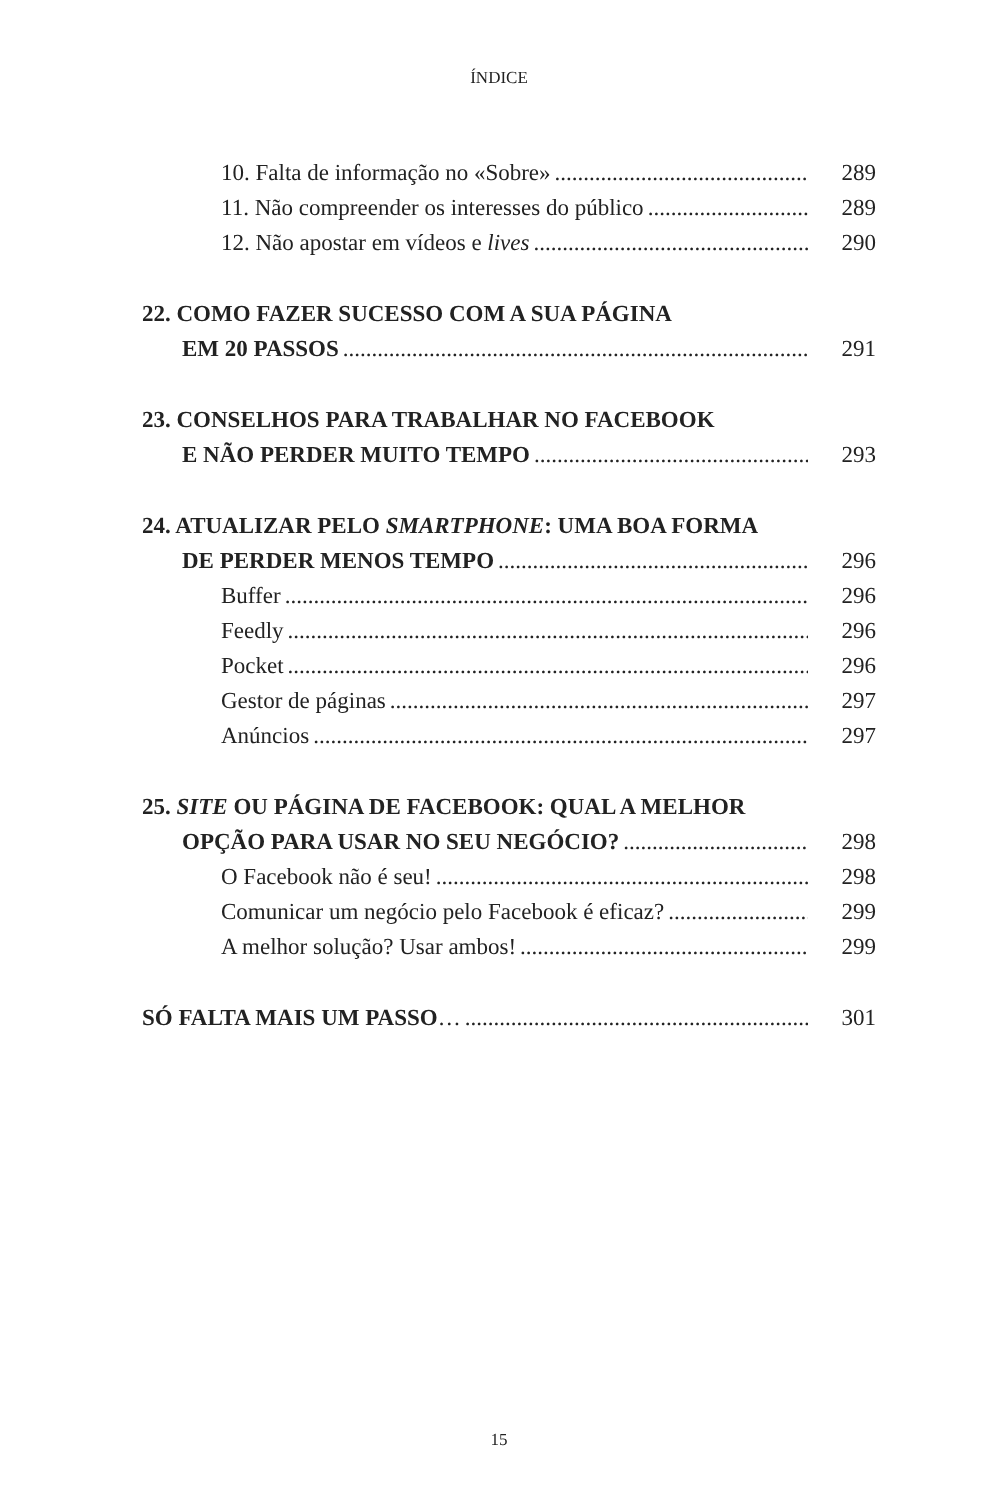ÍNDICE
10. Falta de informação no «Sobre» 289
11. Não compreender os interesses do público 289
12. Não apostar em vídeos e lives 290
22. COMO FAZER SUCESSO COM A SUA PÁGINA
EM 20 PASSOS 291
23. CONSELHOS PARA TRABALHAR NO FACEBOOK
E NÃO PERDER MUITO TEMPO 293
24. ATUALIZAR PELO SMARTPHONE: UMA BOA FORMA
DE PERDER MENOS TEMPO 296
Buffer 296
Feedly 296
Pocket 296
Gestor de páginas 297
Anúncios 297
25. SITE OU PÁGINA DE FACEBOOK: QUAL A MELHOR
OPÇÃO PARA USAR NO SEU NEGÓCIO? 298
O Facebook não é seu! 298
Comunicar um negócio pelo Facebook é eficaz? 299
A melhor solução? Usar ambos! 299
SÓ FALTA MAIS UM PASSO… 301
15